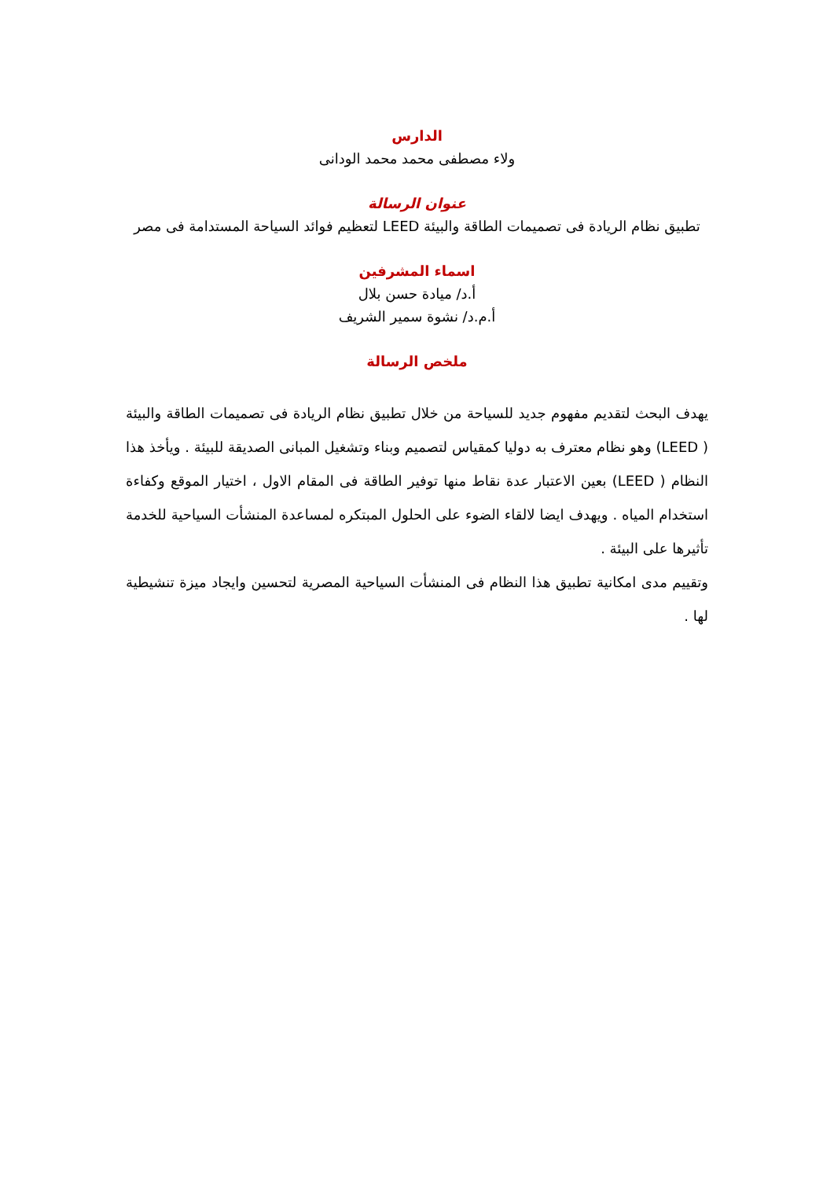الدارس
ولاء مصطفى محمد محمد الودانى
عنوان الرسالة
تطبيق نظام الريادة فى تصميمات الطاقة والبيئة LEED لتعظيم فوائد السياحة المستدامة فى مصر
اسماء المشرفين
أ.د/ ميادة حسن بلال
أ.م.د/ نشوة سمير الشريف
ملخص الرسالة
يهدف البحث لتقديم مفهوم جديد للسياحة من خلال تطبيق نظام الريادة فى تصميمات الطاقة والبيئة ( LEED) وهو نظام معترف به دوليا كمقياس لتصميم وبناء وتشغيل المبانى الصديقة للبيئة . ويأخذ هذا النظام ( LEED) بعين الاعتبار عدة نقاط منها توفير الطاقة فى المقام الاول ، اختيار الموقع وكفاءة استخدام المياه . ويهدف ايضا لالقاء الضوء على الحلول المبتكره لمساعدة المنشأت السياحية للخدمة تأثيرها على البيئة .
وتقييم مدى امكانية تطبيق هذا النظام فى المنشأت السياحية المصرية لتحسين وايجاد ميزة تنشيطية لها .